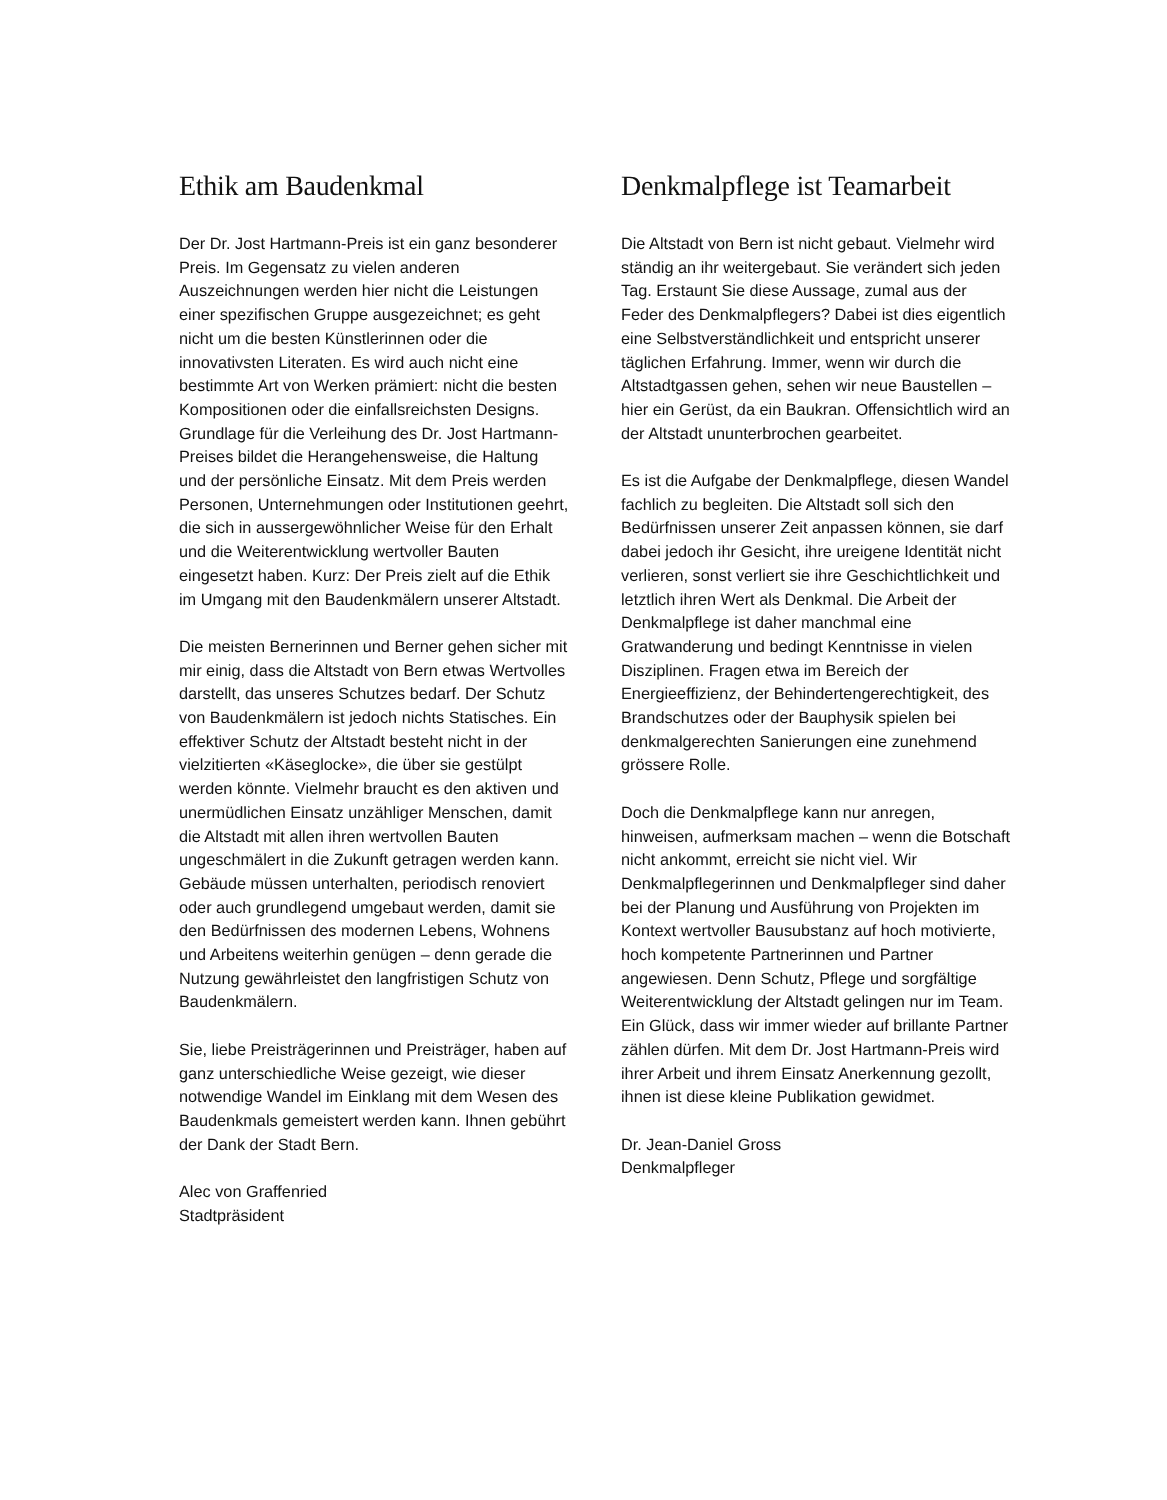Ethik am Baudenkmal
Der Dr. Jost Hartmann-Preis ist ein ganz besonderer Preis. Im Gegensatz zu vielen anderen Auszeichnungen werden hier nicht die Leistungen einer spezifischen Gruppe ausgezeichnet; es geht nicht um die besten Künstlerinnen oder die innovativsten Literaten. Es wird auch nicht eine bestimmte Art von Werken prämiert: nicht die besten Kompositionen oder die einfallsreichsten Designs. Grundlage für die Verleihung des Dr. Jost Hartmann-Preises bildet die Herangehensweise, die Haltung und der persönliche Einsatz. Mit dem Preis werden Personen, Unternehmungen oder Institutionen geehrt, die sich in aussergewöhnlicher Weise für den Erhalt und die Weiterentwicklung wertvoller Bauten eingesetzt haben. Kurz: Der Preis zielt auf die Ethik im Umgang mit den Baudenkmälern unserer Altstadt.
Die meisten Bernerinnen und Berner gehen sicher mit mir einig, dass die Altstadt von Bern etwas Wertvolles darstellt, das unseres Schutzes bedarf. Der Schutz von Baudenkmälern ist jedoch nichts Statisches. Ein effektiver Schutz der Altstadt besteht nicht in der vielzitierten «Käseglocke», die über sie gestülpt werden könnte. Vielmehr braucht es den aktiven und unermüdlichen Einsatz unzähliger Menschen, damit die Altstadt mit allen ihren wertvollen Bauten ungeschmälert in die Zukunft getragen werden kann. Gebäude müssen unterhalten, periodisch renoviert oder auch grundlegend umgebaut werden, damit sie den Bedürfnissen des modernen Lebens, Wohnens und Arbeitens weiterhin genügen – denn gerade die Nutzung gewährleistet den langfristigen Schutz von Baudenkmälern.
Sie, liebe Preisträgerinnen und Preisträger, haben auf ganz unterschiedliche Weise gezeigt, wie dieser notwendige Wandel im Einklang mit dem Wesen des Baudenkmals gemeistert werden kann. Ihnen gebührt der Dank der Stadt Bern.
Alec von Graffenried
Stadtpräsident
Denkmalpflege ist Teamarbeit
Die Altstadt von Bern ist nicht gebaut. Vielmehr wird ständig an ihr weitergebaut. Sie verändert sich jeden Tag. Erstaunt Sie diese Aussage, zumal aus der Feder des Denkmalpflegers? Dabei ist dies eigentlich eine Selbstverständlichkeit und entspricht unserer täglichen Erfahrung. Immer, wenn wir durch die Altstadtgassen gehen, sehen wir neue Baustellen – hier ein Gerüst, da ein Baukran. Offensichtlich wird an der Altstadt ununterbrochen gearbeitet.
Es ist die Aufgabe der Denkmalpflege, diesen Wandel fachlich zu begleiten. Die Altstadt soll sich den Bedürfnissen unserer Zeit anpassen können, sie darf dabei jedoch ihr Gesicht, ihre ureigene Identität nicht verlieren, sonst verliert sie ihre Geschichtlichkeit und letztlich ihren Wert als Denkmal. Die Arbeit der Denkmalpflege ist daher manchmal eine Gratwanderung und bedingt Kenntnisse in vielen Disziplinen. Fragen etwa im Bereich der Energieeffizienz, der Behindertengerechtigkeit, des Brandschutzes oder der Bauphysik spielen bei denkmalgerechten Sanierungen eine zunehmend grössere Rolle.
Doch die Denkmalpflege kann nur anregen, hinweisen, aufmerksam machen – wenn die Botschaft nicht ankommt, erreicht sie nicht viel. Wir Denkmalpflegerinnen und Denkmalpfleger sind daher bei der Planung und Ausführung von Projekten im Kontext wertvoller Bausubstanz auf hoch motivierte, hoch kompetente Partnerinnen und Partner angewiesen. Denn Schutz, Pflege und sorgfältige Weiterentwicklung der Altstadt gelingen nur im Team. Ein Glück, dass wir immer wieder auf brillante Partner zählen dürfen. Mit dem Dr. Jost Hartmann-Preis wird ihrer Arbeit und ihrem Einsatz Anerkennung gezollt, ihnen ist diese kleine Publikation gewidmet.
Dr. Jean-Daniel Gross
Denkmalpfleger